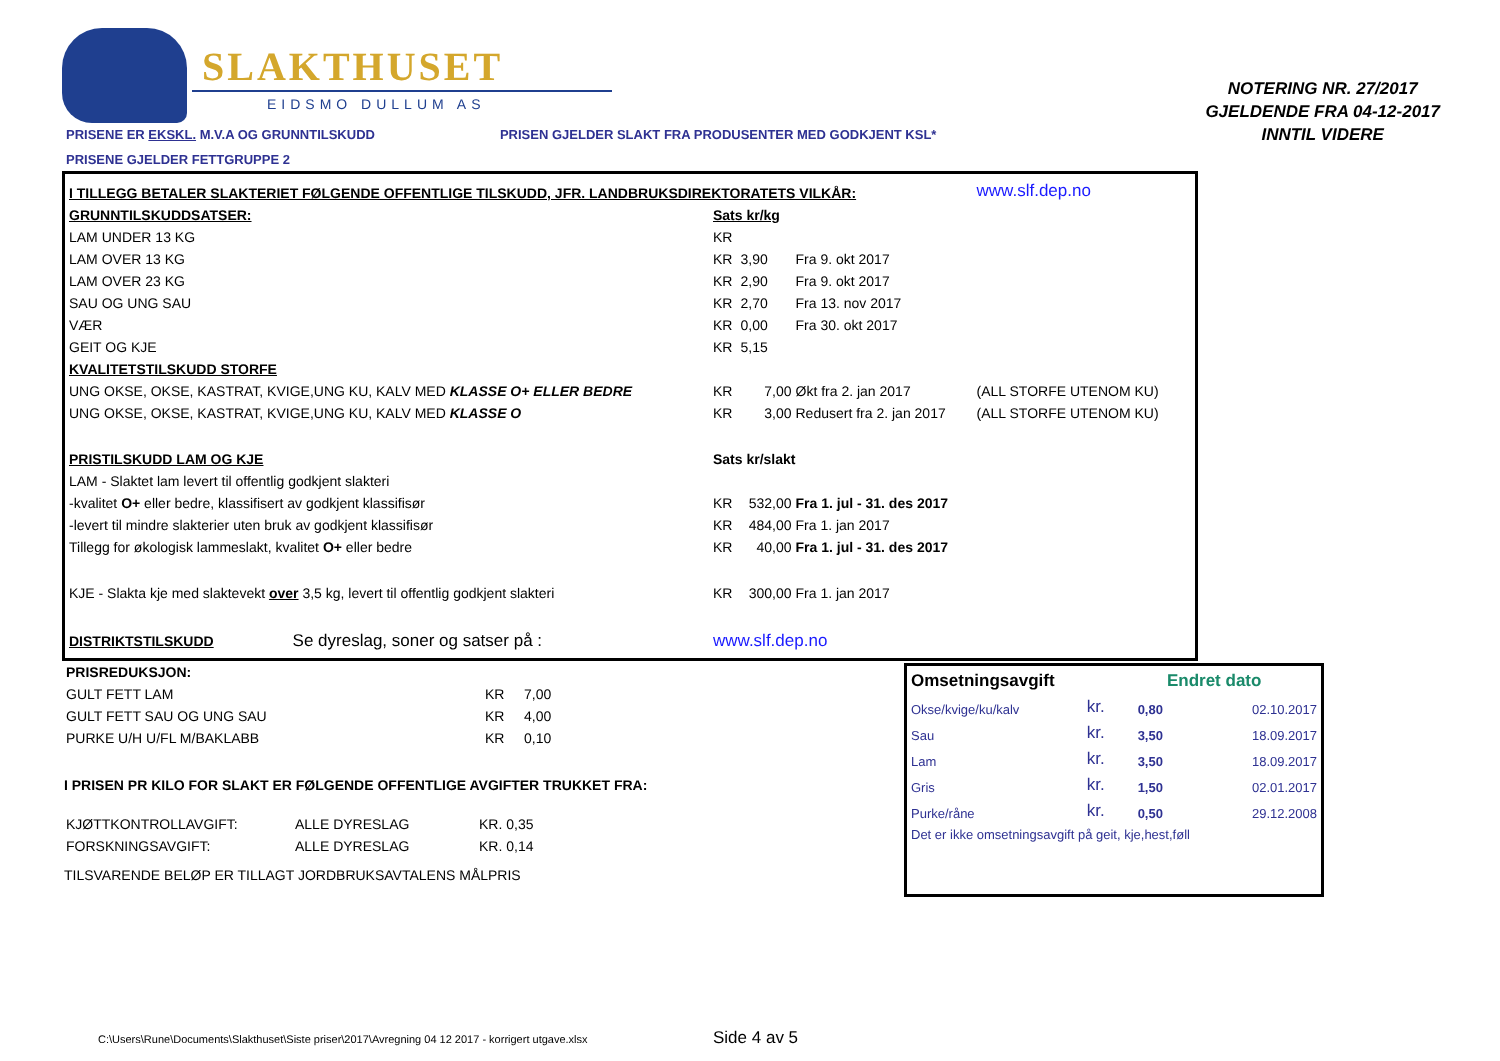SLAKTHUSET
EIDSMO DULLUM AS
NOTERING NR. 27/2017
GJELDENDE FRA 04-12-2017
INNTIL VIDERE
PRISENE ER EKSKL. M.V.A OG GRUNNTILSKUDD PRISEN GJELDER SLAKT FRA PRODUSENTER MED GODKJENT KSL*
PRISENE GJELDER FETTGRUPPE 2
| I TILLEGG BETALER SLAKTERIET FØLGENDE OFFENTLIGE TILSKUDD, JFR. LANDBRUKSDIREKTORATETS VILKÅR: | | | | | www.slf.dep.no |
| GRUNNTILSKUDDSATSER: | Sats kr/kg | | | | |
| LAM UNDER 13 KG | KR | | | | |
| LAM OVER 13 KG | KR | 3,90 | Fra 9. okt 2017 | | |
| LAM OVER 23 KG | KR | 2,90 | Fra 9. okt 2017 | | |
| SAU OG UNG SAU | KR | 2,70 | Fra 13. nov 2017 | | |
| VÆR | KR | 0,00 | Fra 30. okt 2017 | | |
| GEIT OG KJE | KR | 5,15 | | | |
| KVALITETSTILSKUDD STORFE | | | | | |
| UNG OKSE, OKSE, KASTRAT, KVIGE,UNG KU, KALV MED KLASSE O+ ELLER BEDRE | KR | 7,00 | Økt fra 2. jan 2017 | (ALL STORFE UTENOM KU) | |
| UNG OKSE, OKSE, KASTRAT, KVIGE,UNG KU, KALV MED KLASSE O | KR | 3,00 | Redusert fra 2. jan 2017 | (ALL STORFE UTENOM KU) | |
| PRISTILSKUDD LAM OG KJE | Sats kr/slakt | | | | |
| LAM - Slaktet lam levert til offentlig godkjent slakteri | | | | | |
| -kvalitet O+ eller bedre, klassifisert av godkjent klassifisør | KR | 532,00 | Fra 1. jul - 31. des 2017 | | |
| -levert til mindre slakterier uten bruk av godkjent klassifisør | KR | 484,00 | Fra 1. jan 2017 | | |
| Tillegg for økologisk lammeslakt, kvalitet O+ eller bedre | KR | 40,00 | Fra 1. jul - 31. des 2017 | | |
| KJE - Slakta kje med slaktevekt over 3,5 kg, levert til offentlig godkjent slakteri | KR | 300,00 | Fra 1. jan 2017 | | |
| DISTRIKTSTILSKUDD Se dyreslag, soner og satser på : | www.slf.dep.no | | | | |
| PRISREDUKSJON: | | |
| GULT FETT LAM | KR | 7,00 |
| GULT FETT SAU OG UNG SAU | KR | 4,00 |
| PURKE U/H U/FL M/BAKLABB | KR | 0,10 |
I PRISEN PR KILO FOR SLAKT ER FØLGENDE OFFENTLIGE AVGIFTER TRUKKET FRA:
| KJØTTKONTROLLAVGIFT: | ALLE DYRESLAG | KR. 0,35 |
| FORSKNINGSAVGIFT: | ALLE DYRESLAG | KR. 0,14 |
TILSVARENDE BELØP ER TILLAGT JORDBRUKSAVTALENS MÅLPRIS
| Omsetningsavgift | | | Endret dato |
| Okse/kvige/ku/kalv | kr. | 0,80 | 02.10.2017 |
| Sau | kr. | 3,50 | 18.09.2017 |
| Lam | kr. | 3,50 | 18.09.2017 |
| Gris | kr. | 1,50 | 02.01.2017 |
| Purke/råne | kr. | 0,50 | 29.12.2008 |
| Det er ikke omsetningsavgift på geit, kje,hest,føll | | | |
C:\Users\Rune\Documents\Slakthuset\Siste priser\2017\Avregning 04 12 2017 - korrigert utgave.xlsx Side 4 av 5